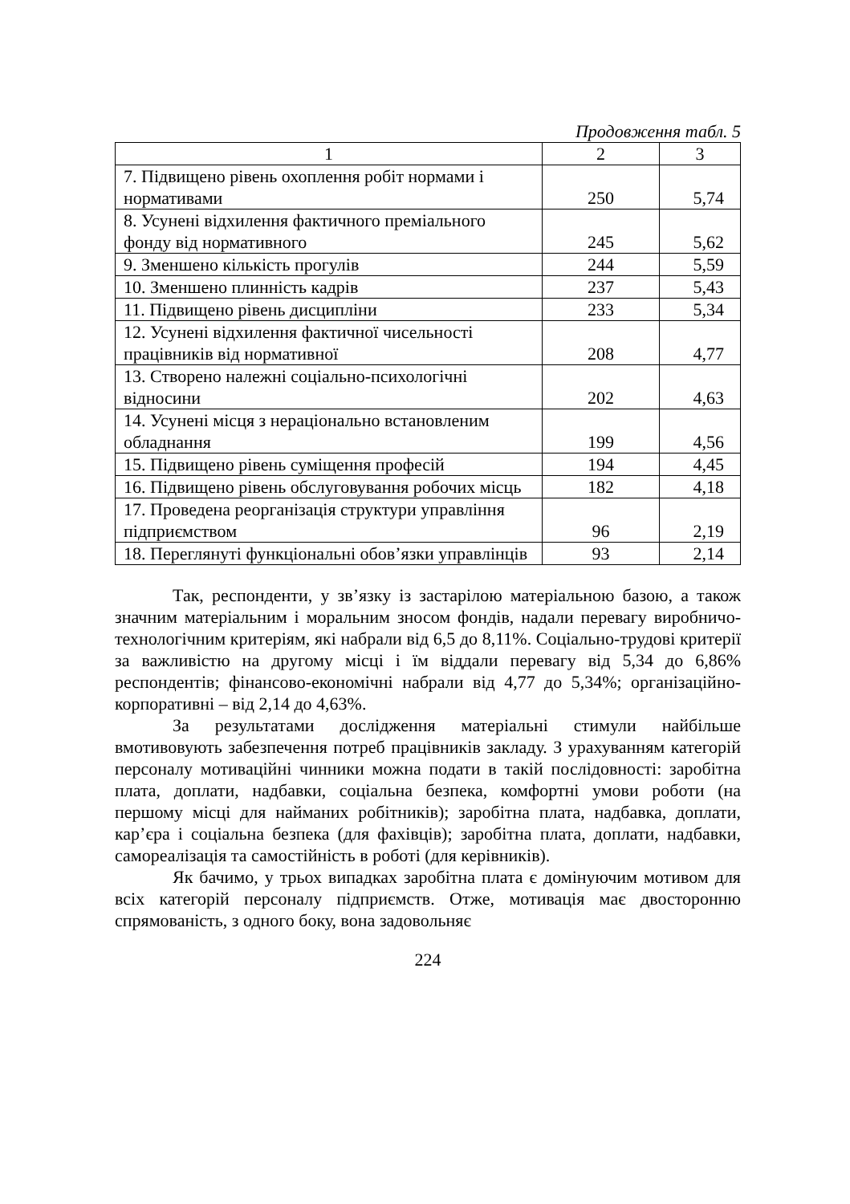Продовження табл. 5
| 1 | 2 | 3 |
| --- | --- | --- |
| 7. Підвищено рівень охоплення робіт нормами і нормативами | 250 | 5,74 |
| 8. Усунені відхилення фактичного преміального фонду від нормативного | 245 | 5,62 |
| 9. Зменшено кількість прогулів | 244 | 5,59 |
| 10. Зменшено плинність кадрів | 237 | 5,43 |
| 11. Підвищено рівень дисципліни | 233 | 5,34 |
| 12. Усунені відхилення фактичної чисельності працівників від нормативної | 208 | 4,77 |
| 13. Створено належні соціально-психологічні відносини | 202 | 4,63 |
| 14. Усунені місця з нераціонально встановленим обладнання | 199 | 4,56 |
| 15. Підвищено рівень суміщення професій | 194 | 4,45 |
| 16. Підвищено рівень обслуговування робочих місць | 182 | 4,18 |
| 17. Проведена реорганізація структури управління підприємством | 96 | 2,19 |
| 18. Переглянуті функціональні обов’язки управлінців | 93 | 2,14 |
Так, респонденти, у зв’язку із застарілою матеріальною базою, а також значним матеріальним і моральним зносом фондів, надали перевагу виробничо-технологічним критеріям, які набрали від 6,5 до 8,11%. Соціально-трудові критерії за важливістю на другому місці і їм віддали перевагу від 5,34 до 6,86% респондентів; фінансово-економічні набрали від 4,77 до 5,34%; організаційно-корпоративні – від 2,14 до 4,63%.
За результатами дослідження матеріальні стимули найбільше вмотивовують забезпечення потреб працівників закладу. З урахуванням категорій персоналу мотиваційні чинники можна подати в такій послідовності: заробітна плата, доплати, надбавки, соціальна безпека, комфортні умови роботи (на першому місці для найманих робітників); заробітна плата, надбавка, доплати, кар’єра і соціальна безпека (для фахівців); заробітна плата, доплати, надбавки, самореалізація та самостійність в роботі (для керівників).
Як бачимо, у трьох випадках заробітна плата є домінуючим мотивом для всіх категорій персоналу підприємств. Отже, мотивація має двосторонню спрямованість, з одного боку, вона задовольняє
224